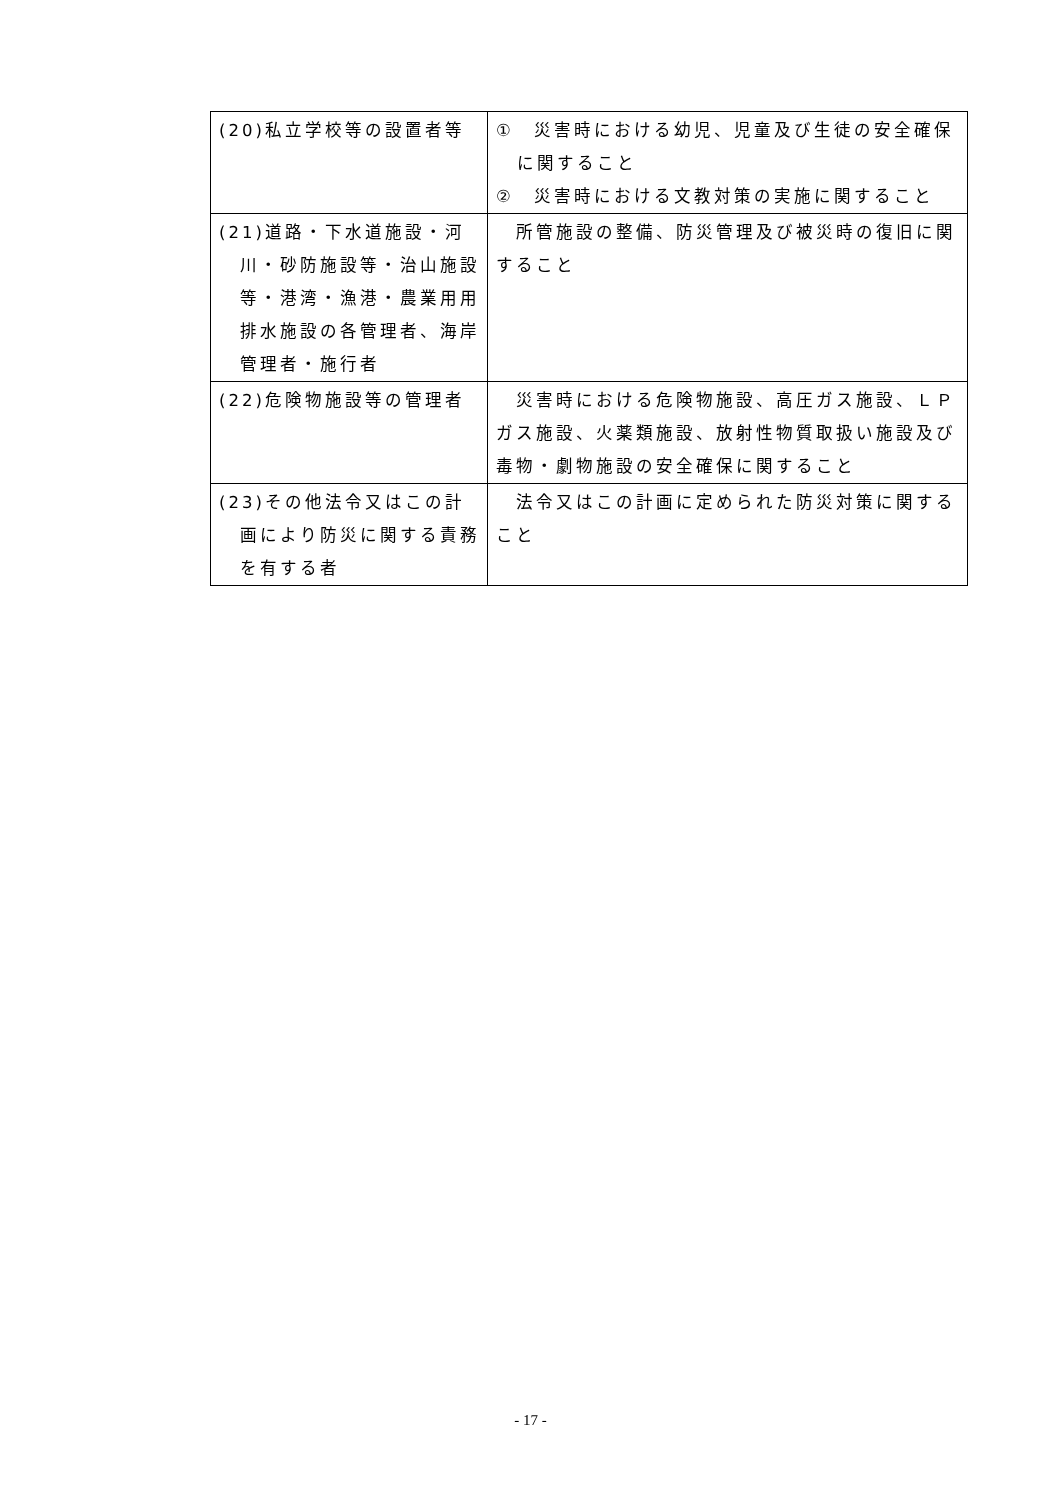| (20)私立学校等の設置者等 | ① 災害時における幼児、児童及び生徒の安全確保に関すること ② 災害時における文教対策の実施に関すること |
| (21)道路・下水道施設・河川・砂防施設等・治山施設等・港湾・漁港・農業用用排水施設の各管理者、海岸管理者・施行者 | 所管施設の整備、防災管理及び被災時の復旧に関すること |
| (22)危険物施設等の管理者 | 災害時における危険物施設、高圧ガス施設、ＬＰガス施設、火薬類施設、放射性物質取扱い施設及び毒物・劇物施設の安全確保に関すること |
| (23)その他法令又はこの計画により防災に関する責務を有する者 | 法令又はこの計画に定められた防災対策に関すること |
- 17 -